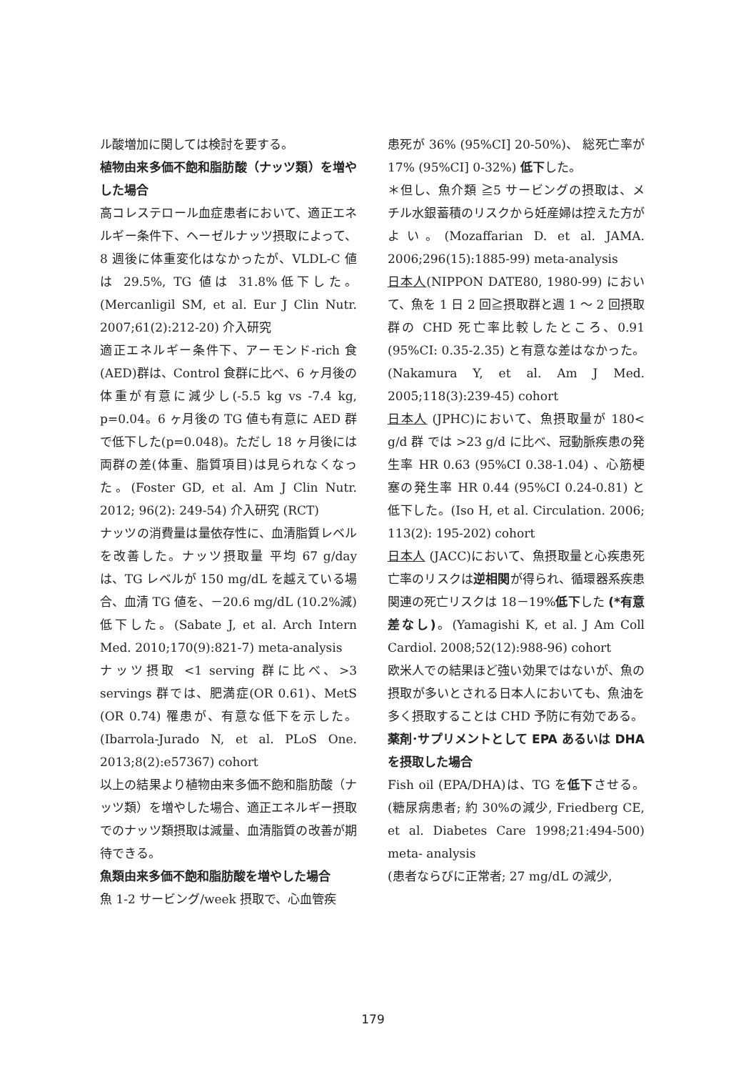ル酸増加に関しては検討を要する。
植物由来多価不飽和脂肪酸（ナッツ類）を増やした場合
高コレステロール血症患者において、適正エネルギー条件下、ヘーゼルナッツ摂取によって、8 週後に体重変化はなかったが、VLDL-C 値は 29.5%, TG 値は 31.8%低下した。(Mercanligil SM, et al. Eur J Clin Nutr. 2007;61(2):212-20) 介入研究
適正エネルギー条件下、アーモンド-rich 食(AED)群は、Control 食群に比べ、6 ヶ月後の体重が有意に減少し(-5.5 kg vs -7.4 kg, p=0.04。6 ヶ月後の TG 値も有意に AED 群で低下した(p=0.048)。ただし 18 ヶ月後には両群の差(体重、脂質項目)は見られなくなった。(Foster GD, et al. Am J Clin Nutr. 2012; 96(2): 249-54) 介入研究 (RCT)
ナッツの消費量は量依存性に、血清脂質レベルを改善した。ナッツ摂取量 平均 67 g/day は、TG レベルが 150 mg/dL を越えている場合、血清 TG 値を、－20.6 mg/dL (10.2%減) 低下した。(Sabate J, et al. Arch Intern Med. 2010;170(9):821-7) meta-analysis
ナッツ摂取 <1 serving 群に比べ、>3 servings 群では、肥満症(OR 0.61)、MetS (OR 0.74) 罹患が、有意な低下を示した。(Ibarrola-Jurado N, et al. PLoS One. 2013;8(2):e57367) cohort
以上の結果より植物由来多価不飽和脂肪酸（ナッツ類）を増やした場合、適正エネルギー摂取でのナッツ類摂取は減量、血清脂質の改善が期待できる。
魚類由来多価不飽和脂肪酸を増やした場合
魚 1-2 サービング/week 摂取で、心血管疾
患死が 36% (95%CI] 20-50%)、 総死亡率が 17% (95%CI] 0-32%) 低下した。
＊但し、魚介類 ≧5 サービングの摂取は、メチル水銀蓄積のリスクから妊産婦は控えた方がよい。(Mozaffarian D. et al. JAMA. 2006;296(15):1885-99) meta-analysis
日本人(NIPPON DATE80, 1980-99) において、魚を 1 日 2 回≧摂取群と週 1 ～ 2 回摂取群の CHD 死亡率比較したところ、0.91 (95%CI: 0.35-2.35) と有意な差はなかった。(Nakamura Y, et al. Am J Med. 2005;118(3):239-45) cohort
日本人 (JPHC)において、魚摂取量が 180< g/d 群 では >23 g/d に比べ、冠動脈疾患の発生率 HR 0.63 (95%CI 0.38-1.04) 、心筋梗塞の発生率 HR 0.44 (95%CI 0.24-0.81) と低下した。(Iso H, et al. Circulation. 2006; 113(2): 195-202) cohort
日本人 (JACC)において、魚摂取量と心疾患死亡率のリスクは逆相関が得られ、循環器系疾患関連の死亡リスクは 18－19%低下した (*有意差なし)。(Yamagishi K, et al. J Am Coll Cardiol. 2008;52(12):988-96) cohort
欧米人での結果ほど強い効果ではないが、魚の摂取が多いとされる日本人においても、魚油を多く摂取することは CHD 予防に有効である。
薬剤･サプリメントとして EPA あるいは DHA を摂取した場合
Fish oil (EPA/DHA)は、TG を低下させる。(糖尿病患者; 約 30%の減少, Friedberg CE, et al. Diabetes Care 1998;21:494-500) meta- analysis
(患者ならびに正常者; 27 mg/dL の減少,
179